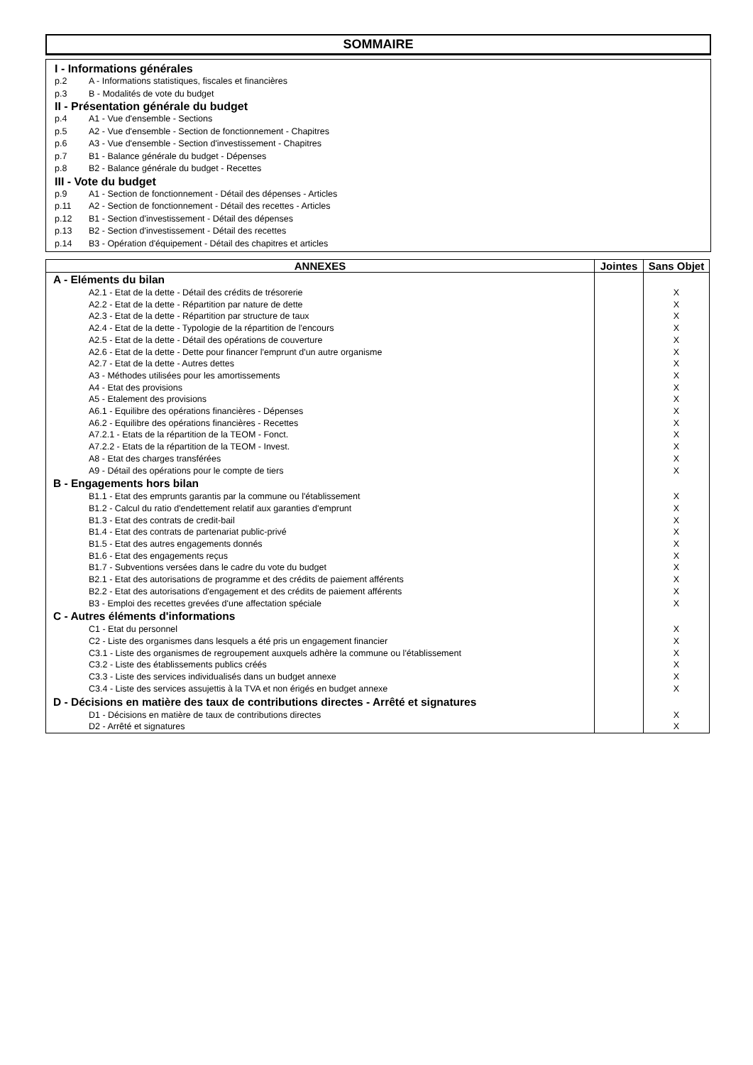SOMMAIRE
I - Informations générales
p.2 A - Informations statistiques, fiscales et financières
p.3 B - Modalités de vote du budget
II - Présentation générale du budget
p.4 A1 - Vue d'ensemble - Sections
p.5 A2 - Vue d'ensemble - Section de fonctionnement - Chapitres
p.6 A3 - Vue d'ensemble - Section d'investissement - Chapitres
p.7 B1 - Balance générale du budget - Dépenses
p.8 B2 - Balance générale du budget - Recettes
III - Vote du budget
p.9 A1 - Section de fonctionnement - Détail des dépenses - Articles
p.11 A2 - Section de fonctionnement - Détail des recettes - Articles
p.12 B1 - Section d'investissement - Détail des dépenses
p.13 B2 - Section d'investissement - Détail des recettes
p.14 B3 - Opération d'équipement - Détail des chapitres et articles
| ANNEXES | Jointes | Sans Objet |
| --- | --- | --- |
| A - Eléments du bilan | | |
| A2.1 - Etat de la dette - Détail des crédits de trésorerie | | X |
| A2.2 - Etat de la dette - Répartition par nature de dette | | X |
| A2.3 - Etat de la dette - Répartition par structure de taux | | X |
| A2.4 - Etat de la dette - Typologie de la répartition de l'encours | | X |
| A2.5 - Etat de la dette - Détail des opérations de couverture | | X |
| A2.6 - Etat de la dette - Dette pour financer l'emprunt d'un autre organisme | | X |
| A2.7 - Etat de la dette - Autres dettes | | X |
| A3 - Méthodes utilisées pour les amortissements | | X |
| A4 - Etat des provisions | | X |
| A5 - Etalement des provisions | | X |
| A6.1 - Equilibre des opérations financières - Dépenses | | X |
| A6.2 - Equilibre des opérations financières - Recettes | | X |
| A7.2.1 - Etats de la répartition de la TEOM - Fonct. | | X |
| A7.2.2 - Etats de la répartition de la TEOM - Invest. | | X |
| A8 - Etat des charges transférées | | X |
| A9 - Détail des opérations pour le compte de tiers | | X |
| B - Engagements hors bilan | | |
| B1.1 - Etat des emprunts garantis par la commune ou l'établissement | | X |
| B1.2 - Calcul du ratio d'endettement relatif aux garanties d'emprunt | | X |
| B1.3 - Etat des contrats de credit-bail | | X |
| B1.4 - Etat des contrats de partenariat public-privé | | X |
| B1.5 - Etat des autres engagements donnés | | X |
| B1.6 - Etat des engagements reçus | | X |
| B1.7 - Subventions versées dans le cadre du vote du budget | | X |
| B2.1 - Etat des autorisations de programme et des crédits de paiement afférents | | X |
| B2.2 - Etat des autorisations d'engagement et des crédits de paiement afférents | | X |
| B3 - Emploi des recettes grevées d'une affectation spéciale | | X |
| C - Autres éléments d'informations | | |
| C1 - Etat du personnel | | X |
| C2 - Liste des organismes dans lesquels a été pris un engagement financier | | X |
| C3.1 - Liste des organismes de regroupement auxquels adhère la commune ou l'établissement | | X |
| C3.2 - Liste des établissements publics créés | | X |
| C3.3 - Liste des services individualisés dans un budget annexe | | X |
| C3.4 - Liste des services assujettis à la TVA et non érigés en budget annexe | | X |
| D - Décisions en matière des taux de contributions directes - Arrêté et signatures | | |
| D1 - Décisions en matière de taux de contributions directes | | X |
| D2 - Arrêté et signatures | | X |